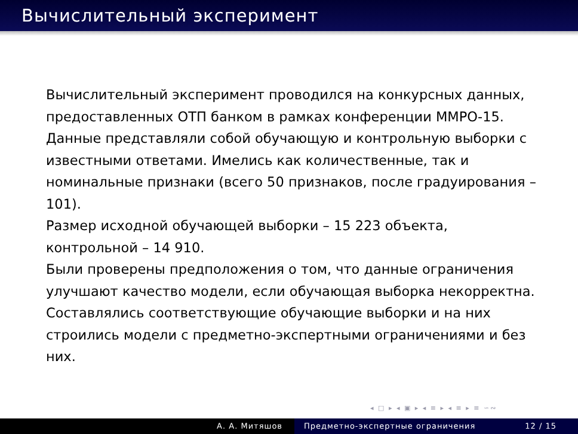Вычислительный эксперимент
Вычислительный эксперимент проводился на конкурсных данных, предоставленных ОТП банком в рамках конференции ММРО-15. Данные представляли собой обучающую и контрольную выборки с известными ответами. Имелись как количественные, так и номинальные признаки (всего 50 признаков, после градуирования – 101).
Размер исходной обучающей выборки – 15 223 объекта, контрольной – 14 910.
Были проверены предположения о том, что данные ограничения улучшают качество модели, если обучающая выборка некорректна. Составлялись соответствующие обучающие выборки и на них строились модели с предметно-экспертными ограничениями и без них.
◂ □ ▸ ◂ ▣ ▸ ◂ ≡ ▸ ◂ ≡ ▸ ≡ ∽∾
А. А. Митяшов Предметно-экспертные ограничения 12 / 15